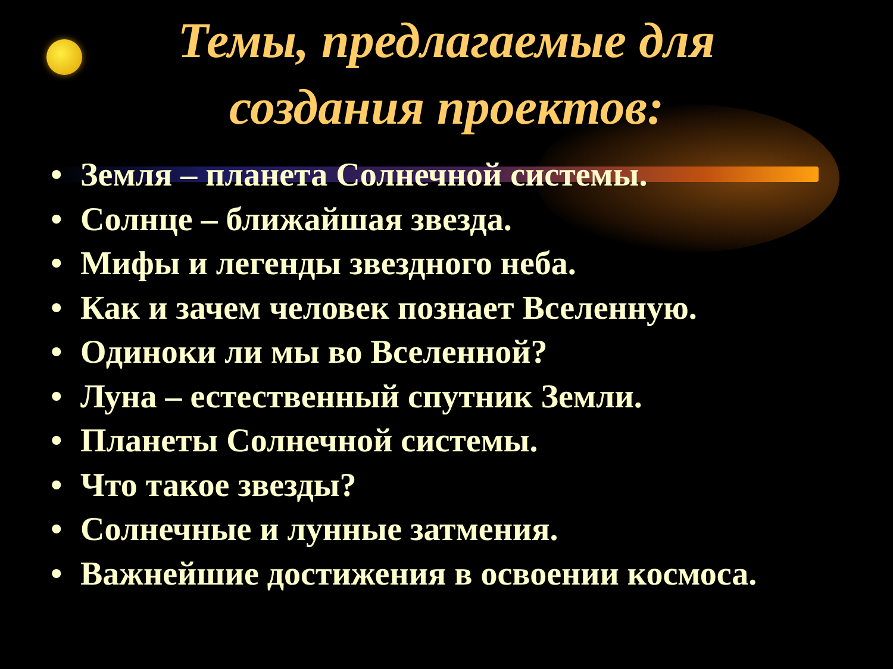Темы, предлагаемые для
создания проектов:
• Земля – планета Солнечной системы.
• Солнце – ближайшая звезда.
• Мифы и легенды звездного неба.
• Как и зачем человек познает Вселенную.
• Одиноки ли мы во Вселенной?
• Луна – естественный спутник Земли.
• Планеты Солнечной системы.
• Что такое звезды?
• Солнечные и лунные затмения.
• Важнейшие достижения в освоении космоса.